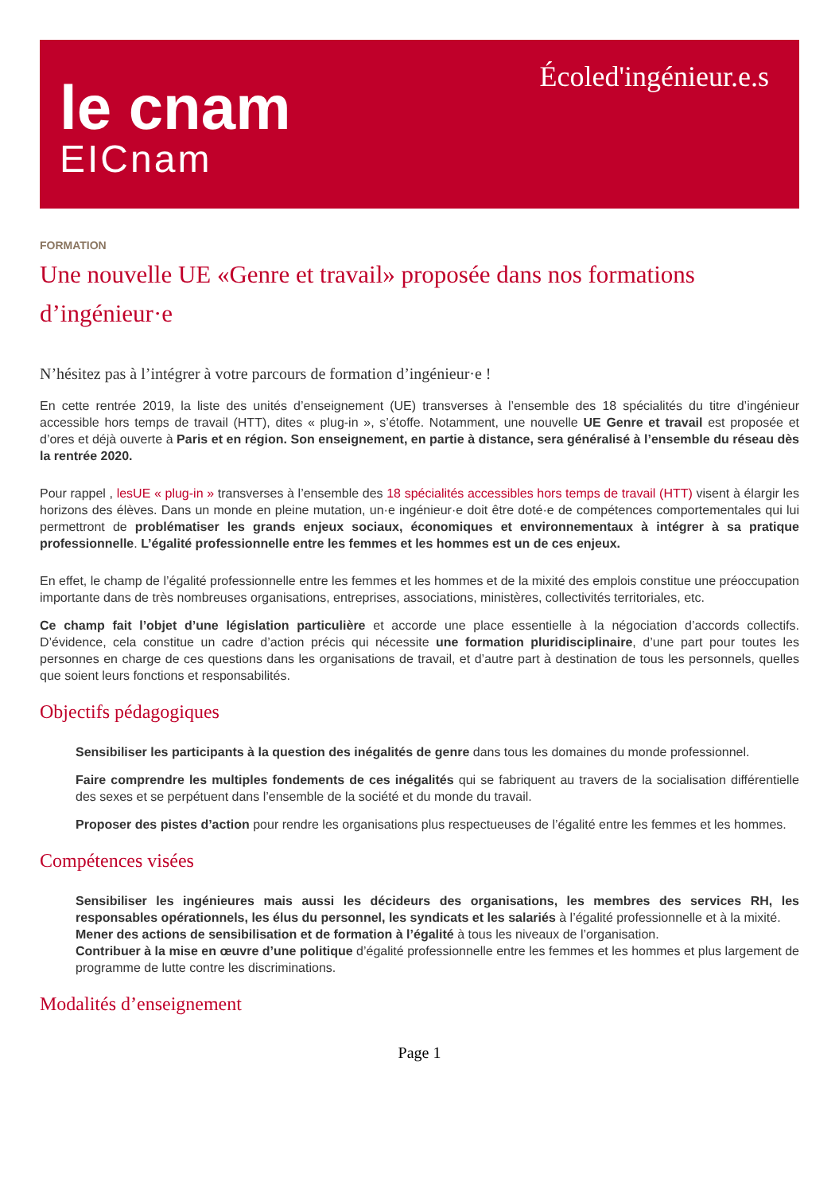le cnam
EICnam
Écoled'ingénieur.e.s
FORMATION
Une nouvelle UE «Genre et travail» proposée dans nos formations d’ingénieur·e
N’hésitez pas à l’intégrer à votre parcours de formation d’ingénieur·e !
En cette rentrée 2019, la liste des unités d’enseignement (UE) transverses à l’ensemble des 18 spécialités du titre d’ingénieur accessible hors temps de travail (HTT), dites « plug-in », s’étoffe. Notamment, une nouvelle UE Genre et travail est proposée et d’ores et déjà ouverte à Paris et en région. Son enseignement, en partie à distance, sera généralisé à l’ensemble du réseau dès la rentrée 2020.
Pour rappel , les UE « plug-in » transverses à l’ensemble des 18 spécialités accessibles hors temps de travail (HTT) visent à élargir les horizons des élèves. Dans un monde en pleine mutation, un·e ingénieur·e doit être doté·e de compétences comportementales qui lui permettront de problématiser les grands enjeux sociaux, économiques et environnementaux à intégrer à sa pratique professionnelle. L’égalité professionnelle entre les femmes et les hommes est un de ces enjeux.
En effet, le champ de l’égalité professionnelle entre les femmes et les hommes et de la mixité des emplois constitue une préoccupation importante dans de très nombreuses organisations, entreprises, associations, ministères, collectivités territoriales, etc.
Ce champ fait l’objet d’une législation particulière et accorde une place essentielle à la négociation d’accords collectifs. D’évidence, cela constitue un cadre d’action précis qui nécessite une formation pluridisciplinaire, d’une part pour toutes les personnes en charge de ces questions dans les organisations de travail, et d’autre part à destination de tous les personnels, quelles que soient leurs fonctions et responsabilités.
Objectifs pédagogiques
Sensibiliser les participants à la question des inégalités de genre dans tous les domaines du monde professionnel.
Faire comprendre les multiples fondements de ces inégalités qui se fabriquent au travers de la socialisation différentielle des sexes et se perpétuent dans l’ensemble de la société et du monde du travail.
Proposer des pistes d’action pour rendre les organisations plus respectueuses de l’égalité entre les femmes et les hommes.
Compétences visées
Sensibiliser les ingénieures mais aussi les décideurs des organisations, les membres des services RH, les responsables opérationnels, les élus du personnel, les syndicats et les salariés à l’égalité professionnelle et à la mixité.
Mener des actions de sensibilisation et de formation à l’égalité à tous les niveaux de l’organisation.
Contribuer à la mise en œuvre d’une politique d’égalité professionnelle entre les femmes et les hommes et plus largement de programme de lutte contre les discriminations.
Modalités d’enseignement
Page 1